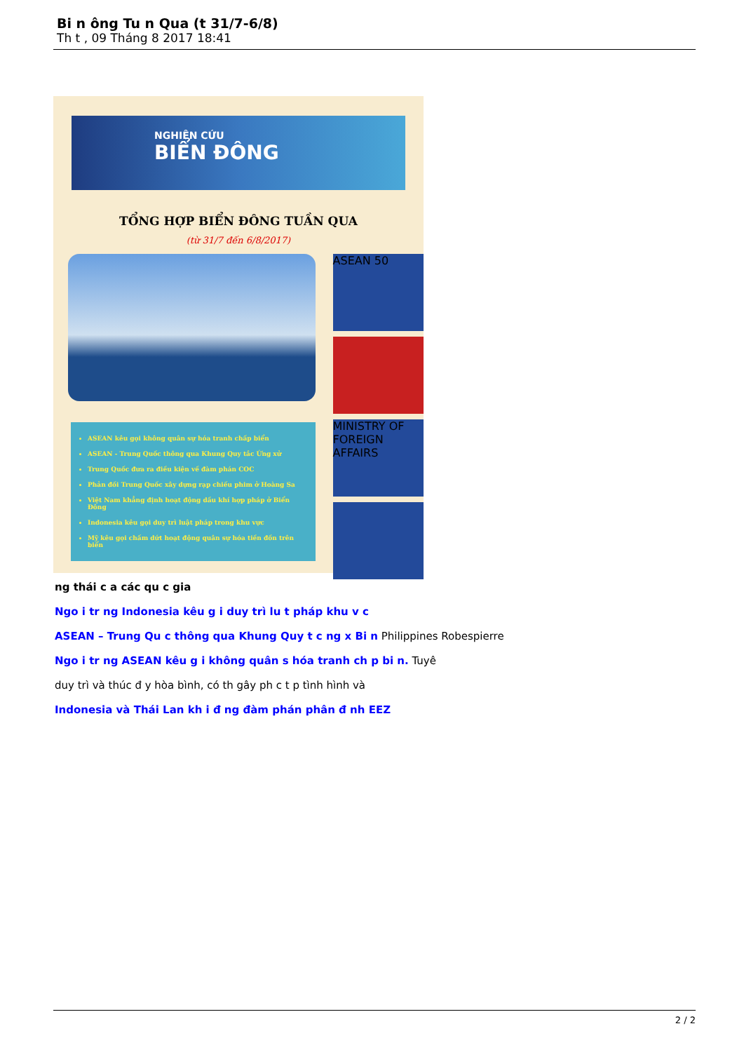Bi n ông Tu n Qua (t 31/7-6/8)
Th t , 09 Tháng 8 2017 18:41
NGHIÊN CỨU
BIỂN ĐÔNG
TỔNG HỢP BIỂN ĐÔNG TUẦN QUA
(từ 31/7 đến 6/8/2017)
ASEAN kêu gọi không quân sự hóa tranh chấp biển
ASEAN - Trung Quốc thông qua Khung Quy tắc Ứng xử
Trung Quốc đưa ra điều kiện về đàm phán COC
Phản đối Trung Quốc xây dựng rạp chiếu phim ở Hoàng Sa
Việt Nam khẳng định hoạt động dầu khí hợp pháp ở Biển Đông
Indonesia kêu gọi duy trì luật pháp trong khu vực
Mỹ kêu gọi chấm dứt hoạt động quân sự hóa tiền đồn trên biển
ASEAN 50
MINISTRY OF FOREIGN AFFAIRS
ng thái c a các qu c gia
Ngo i tr ng Indonesia kêu g i duy trì lu t pháp khu v c
ASEAN – Trung Qu c thông qua Khung Quy t c ng x Bi n Philippines Robespierre
Ngo i tr ng ASEAN kêu g i không quân s hóa tranh ch p bi n. Tuyê
duy trì và thúc đ y hòa bình, có th gây ph c t p tình hình và
Indonesia và Thái Lan kh i đ ng đàm phán phân đ nh EEZ
2 / 2